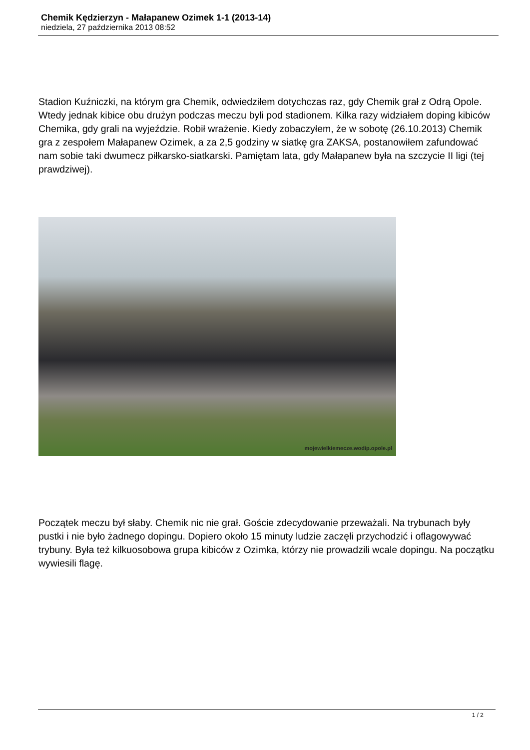Chemik Kędzierzyn - Małapanew Ozimek 1-1 (2013-14)
niedziela, 27 października 2013 08:52
Stadion Kuźniczki, na którym gra Chemik, odwiedziłem dotychczas raz, gdy Chemik grał z Odrą Opole. Wtedy jednak kibice obu drużyn podczas meczu byli pod stadionem. Kilka razy widziałem doping kibiców Chemika, gdy grali na wyjeździe. Robił wrażenie. Kiedy zobaczyłem, że w sobotę (26.10.2013) Chemik gra z zespołem Małapanew Ozimek, a za 2,5 godziny w siatkę gra ZAKSA, postanowiłem zafundować nam sobie taki dwumecz piłkarsko-siatkarski. Pamiętam lata, gdy Małapanew była na szczycie II ligi (tej prawdziwej).
mojewielkiemecze.wodip.opole.pl
Początek meczu był słaby. Chemik nic nie grał. Goście zdecydowanie przeważali. Na trybunach były pustki i nie było żadnego dopingu. Dopiero około 15 minuty ludzie zaczęli przychodzić i oflagowywać trybuny. Była też kilkuosobowa grupa kibiców z Ozimka, którzy nie prowadzili wcale dopingu. Na początku wywiesili flagę.
1 / 2